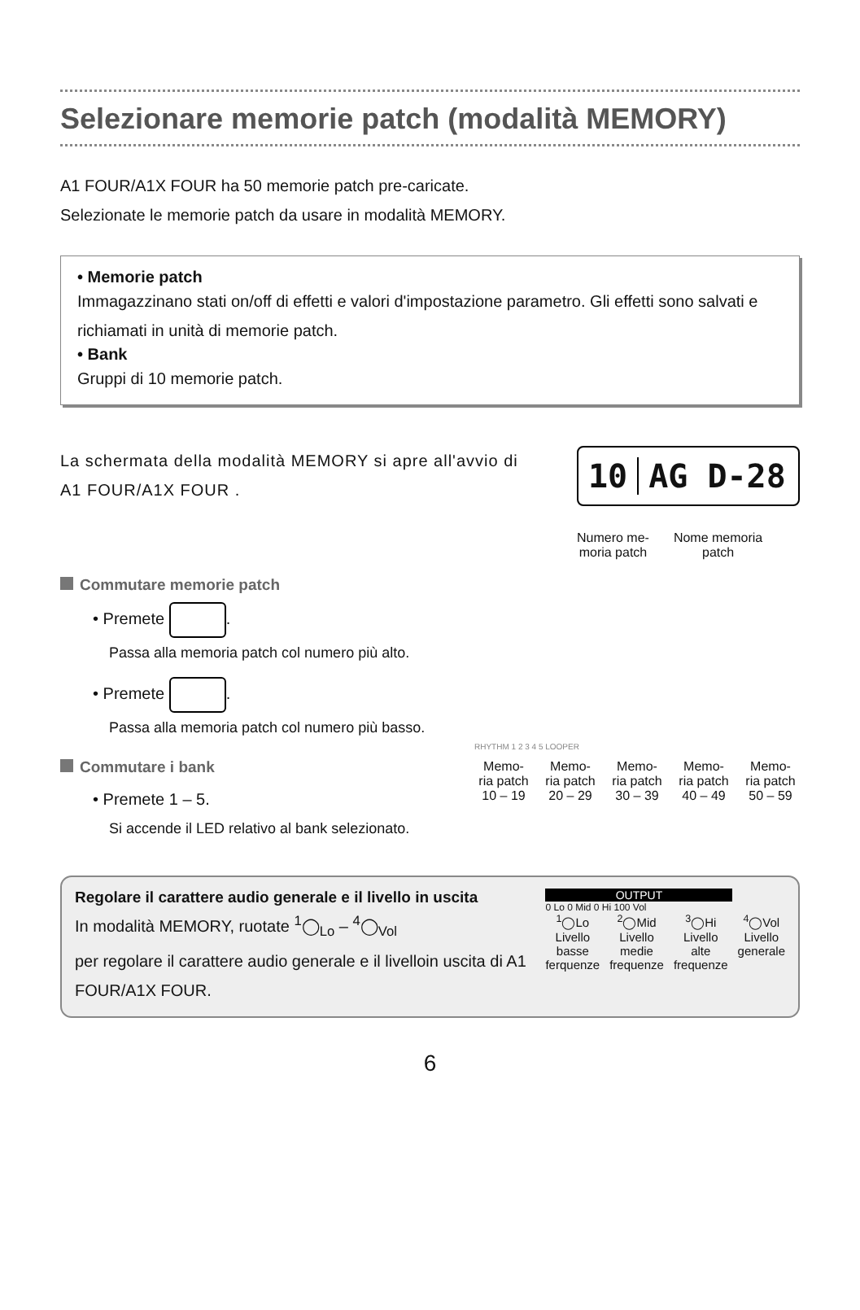Selezionare memorie patch (modalità MEMORY)
A1 FOUR/A1X FOUR ha 50 memorie patch pre-caricate.
Selezionate le memorie patch da usare in modalità MEMORY.
• Memorie patch
Immagazzinano stati on/off di effetti e valori d'impostazione parametro. Gli effetti sono salvati e richiamati in unità di memorie patch.
• Bank
Gruppi di 10 memorie patch.
La schermata della modalità MEMORY si apre all'avvio di A1 FOUR/A1X FOUR .
10 AG D-28
Numero me-
moria patch
Nome memoria
patch
Commutare memorie patch
• Premete .
Passa alla memoria patch col numero più alto.
• Premete .
Passa alla memoria patch col numero più basso.
Commutare i bank
• Premete 1 – 5.
Si accende il LED relativo al bank selezionato.
RHYTHM 1 2 3 4 5 LOOPER
Memo-
ria patch
10 – 19
Memo-
ria patch
20 – 29
Memo-
ria patch
30 – 39
Memo-
ria patch
40 – 49
Memo-
ria patch
50 – 59
Regolare il carattere audio generale e il livello in uscita
In modalità MEMORY, ruotate <sup>1</sup>◯<sub>Lo</sub> – <sup>4</sup>◯<sub>Vol</sub>
per regolare il carattere audio generale e il livelloin uscita di A1 FOUR/A1X FOUR.
OUTPUT
0 Lo 0 Mid 0 Hi 100 Vol
<sup>1</sup>◯Lo
Livello
basse
ferquenze
<sup>2</sup>◯Mid
Livello
medie
frequenze
<sup>3</sup>◯Hi
Livello
alte
frequenze
<sup>4</sup>◯Vol
Livello
generale
6